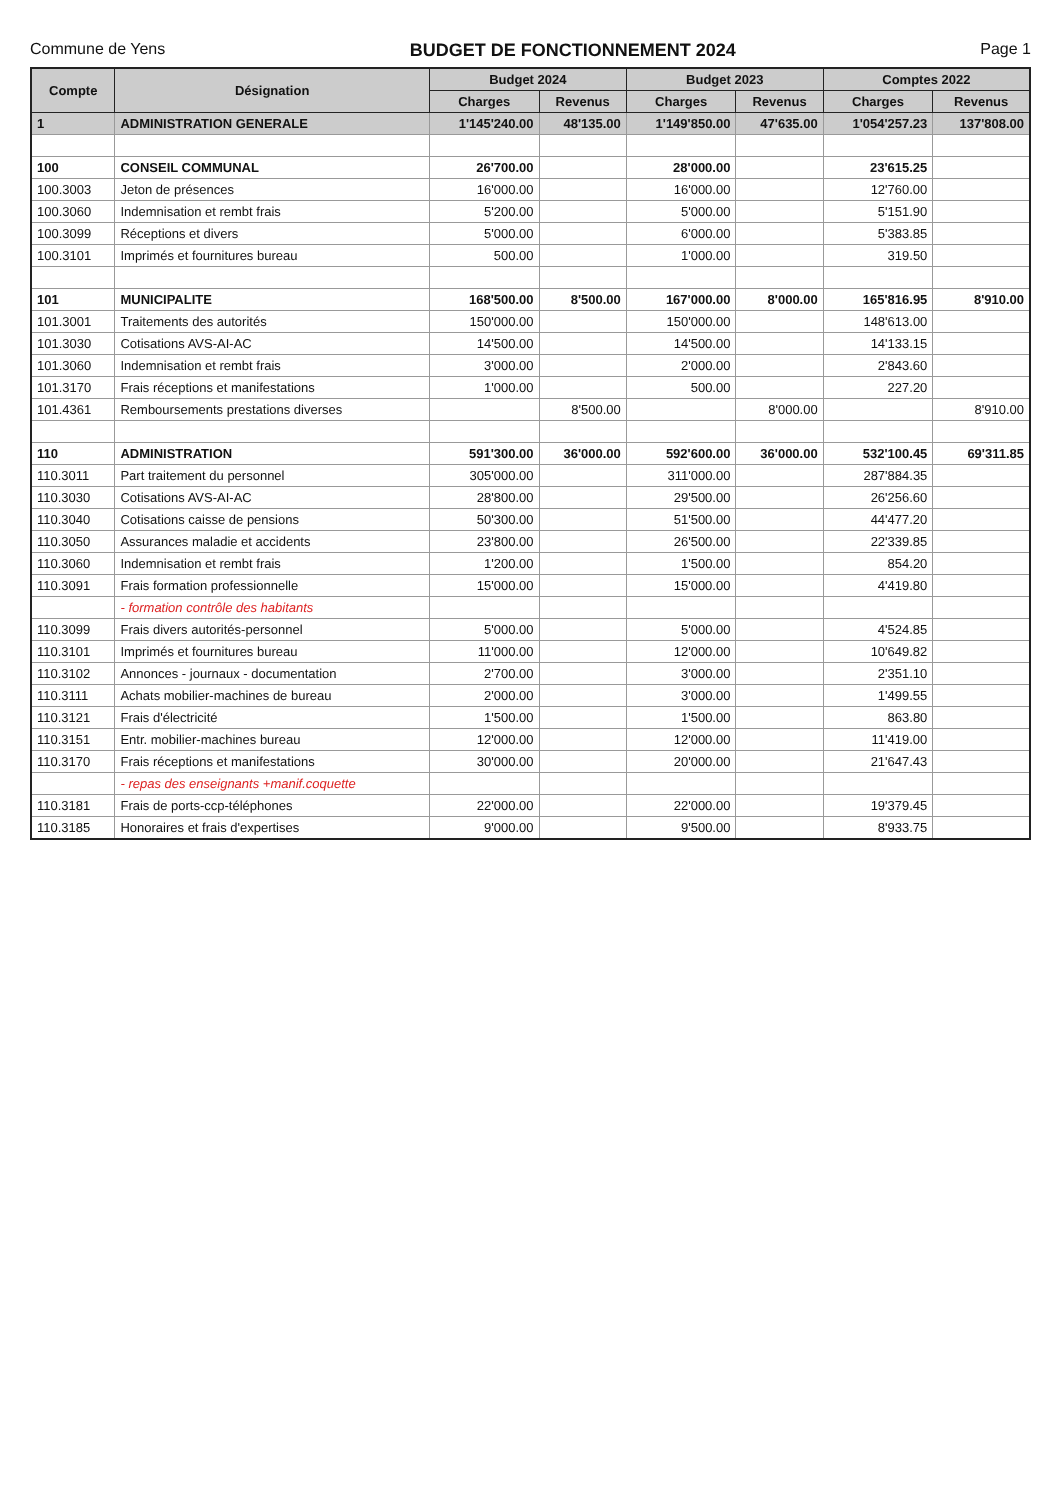Commune de Yens BUDGET DE FONCTIONNEMENT 2024 Page 1
| Compte | Désignation | Budget 2024 | | Budget 2023 | | Comptes 2022 | |
| --- | --- | --- | --- | --- | --- | --- | --- |
| | | Charges | Revenus | Charges | Revenus | Charges | Revenus |
| 1 | ADMINISTRATION GENERALE | 1'145'240.00 | 48'135.00 | 1'149'850.00 | 47'635.00 | 1'054'257.23 | 137'808.00 |
| 100 | CONSEIL COMMUNAL | 26'700.00 | | 28'000.00 | | 23'615.25 | |
| 100.3003 | Jeton de présences | 16'000.00 | | 16'000.00 | | 12'760.00 | |
| 100.3060 | Indemnisation et rembt frais | 5'200.00 | | 5'000.00 | | 5'151.90 | |
| 100.3099 | Réceptions et divers | 5'000.00 | | 6'000.00 | | 5'383.85 | |
| 100.3101 | Imprimés et fournitures bureau | 500.00 | | 1'000.00 | | 319.50 | |
| 101 | MUNICIPALITE | 168'500.00 | 8'500.00 | 167'000.00 | 8'000.00 | 165'816.95 | 8'910.00 |
| 101.3001 | Traitements des autorités | 150'000.00 | | 150'000.00 | | 148'613.00 | |
| 101.3030 | Cotisations AVS-AI-AC | 14'500.00 | | 14'500.00 | | 14'133.15 | |
| 101.3060 | Indemnisation et rembt frais | 3'000.00 | | 2'000.00 | | 2'843.60 | |
| 101.3170 | Frais réceptions et manifestations | 1'000.00 | | 500.00 | | 227.20 | |
| 101.4361 | Remboursements prestations diverses | | 8'500.00 | | 8'000.00 | | 8'910.00 |
| 110 | ADMINISTRATION | 591'300.00 | 36'000.00 | 592'600.00 | 36'000.00 | 532'100.45 | 69'311.85 |
| 110.3011 | Part traitement du personnel | 305'000.00 | | 311'000.00 | | 287'884.35 | |
| 110.3030 | Cotisations AVS-AI-AC | 28'800.00 | | 29'500.00 | | 26'256.60 | |
| 110.3040 | Cotisations caisse de pensions | 50'300.00 | | 51'500.00 | | 44'477.20 | |
| 110.3050 | Assurances maladie et accidents | 23'800.00 | | 26'500.00 | | 22'339.85 | |
| 110.3060 | Indemnisation et rembt frais | 1'200.00 | | 1'500.00 | | 854.20 | |
| 110.3091 | Frais formation professionnelle | 15'000.00 | | 15'000.00 | | 4'419.80 | |
| | - formation contrôle des habitants | | | | | | |
| 110.3099 | Frais divers autorités-personnel | 5'000.00 | | 5'000.00 | | 4'524.85 | |
| 110.3101 | Imprimés et fournitures bureau | 11'000.00 | | 12'000.00 | | 10'649.82 | |
| 110.3102 | Annonces - journaux - documentation | 2'700.00 | | 3'000.00 | | 2'351.10 | |
| 110.3111 | Achats mobilier-machines de bureau | 2'000.00 | | 3'000.00 | | 1'499.55 | |
| 110.3121 | Frais d'électricité | 1'500.00 | | 1'500.00 | | 863.80 | |
| 110.3151 | Entr. mobilier-machines bureau | 12'000.00 | | 12'000.00 | | 11'419.00 | |
| 110.3170 | Frais réceptions et manifestations | 30'000.00 | | 20'000.00 | | 21'647.43 | |
| | - repas des enseignants +manif.coquette | | | | | | |
| 110.3181 | Frais de ports-ccp-téléphones | 22'000.00 | | 22'000.00 | | 19'379.45 | |
| 110.3185 | Honoraires et frais d'expertises | 9'000.00 | | 9'500.00 | | 8'933.75 | |